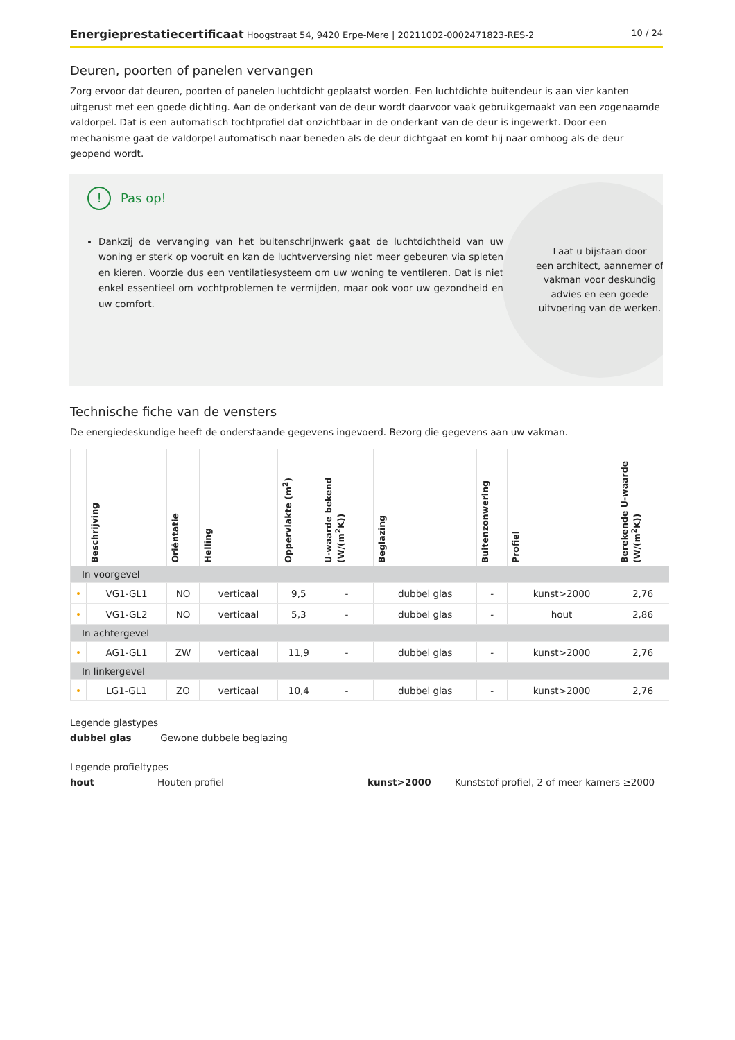Energieprestatiecertificaat Hoogstraat 54, 9420 Erpe-Mere | 20211002-0002471823-RES-2 10 / 24
Deuren, poorten of panelen vervangen
Zorg ervoor dat deuren, poorten of panelen luchtdicht geplaatst worden. Een luchtdichte buitendeur is aan vier kanten uitgerust met een goede dichting. Aan de onderkant van de deur wordt daarvoor vaak gebruikgemaakt van een zogenaamde valdorpel. Dat is een automatisch tochtprofiel dat onzichtbaar in de onderkant van de deur is ingewerkt. Door een mechanisme gaat de valdorpel automatisch naar beneden als de deur dichtgaat en komt hij naar omhoog als de deur geopend wordt.
! Pas op!
Dankzij de vervanging van het buitenschrijnwerk gaat de luchtdichtheid van uw woning er sterk op vooruit en kan de luchtverversing niet meer gebeuren via spleten en kieren. Voorzie dus een ventilatiesysteem om uw woning te ventileren. Dat is niet enkel essentieel om vochtproblemen te vermijden, maar ook voor uw gezondheid en uw comfort.
Laat u bijstaan door
een architect, aannemer of
vakman voor deskundig
advies en een goede
uitvoering van de werken.
Technische fiche van de vensters
De energiedeskundige heeft de onderstaande gegevens ingevoerd. Bezorg die gegevens aan uw vakman.
| | Beschrijving | Oriëntatie | Helling | Oppervlakte (m<sup>2</sup>) | U-waarde bekend (W/(m<sup>2</sup>K)) | Beglazing | Buitenzonwering | Profiel | Berekende U-waarde (W/(m<sup>2</sup>K)) |
| --- | --- | --- | --- | --- | --- | --- | --- | --- | --- |
| In voorgevel | | | | | | | | | |
| • | VG1-GL1 | NO | verticaal | 9,5 | - | dubbel glas | - | kunst>2000 | 2,76 |
| • | VG1-GL2 | NO | verticaal | 5,3 | - | dubbel glas | - | hout | 2,86 |
| In achtergevel | | | | | | | | | |
| • | AG1-GL1 | ZW | verticaal | 11,9 | - | dubbel glas | - | kunst>2000 | 2,76 |
| In linkergevel | | | | | | | | | |
| • | LG1-GL1 | ZO | verticaal | 10,4 | - | dubbel glas | - | kunst>2000 | 2,76 |
Legende glastypes
dubbel glas Gewone dubbele beglazing
Legende profieltypes
hout Houten profiel kunst>2000 Kunststof profiel, 2 of meer kamers ≥2000